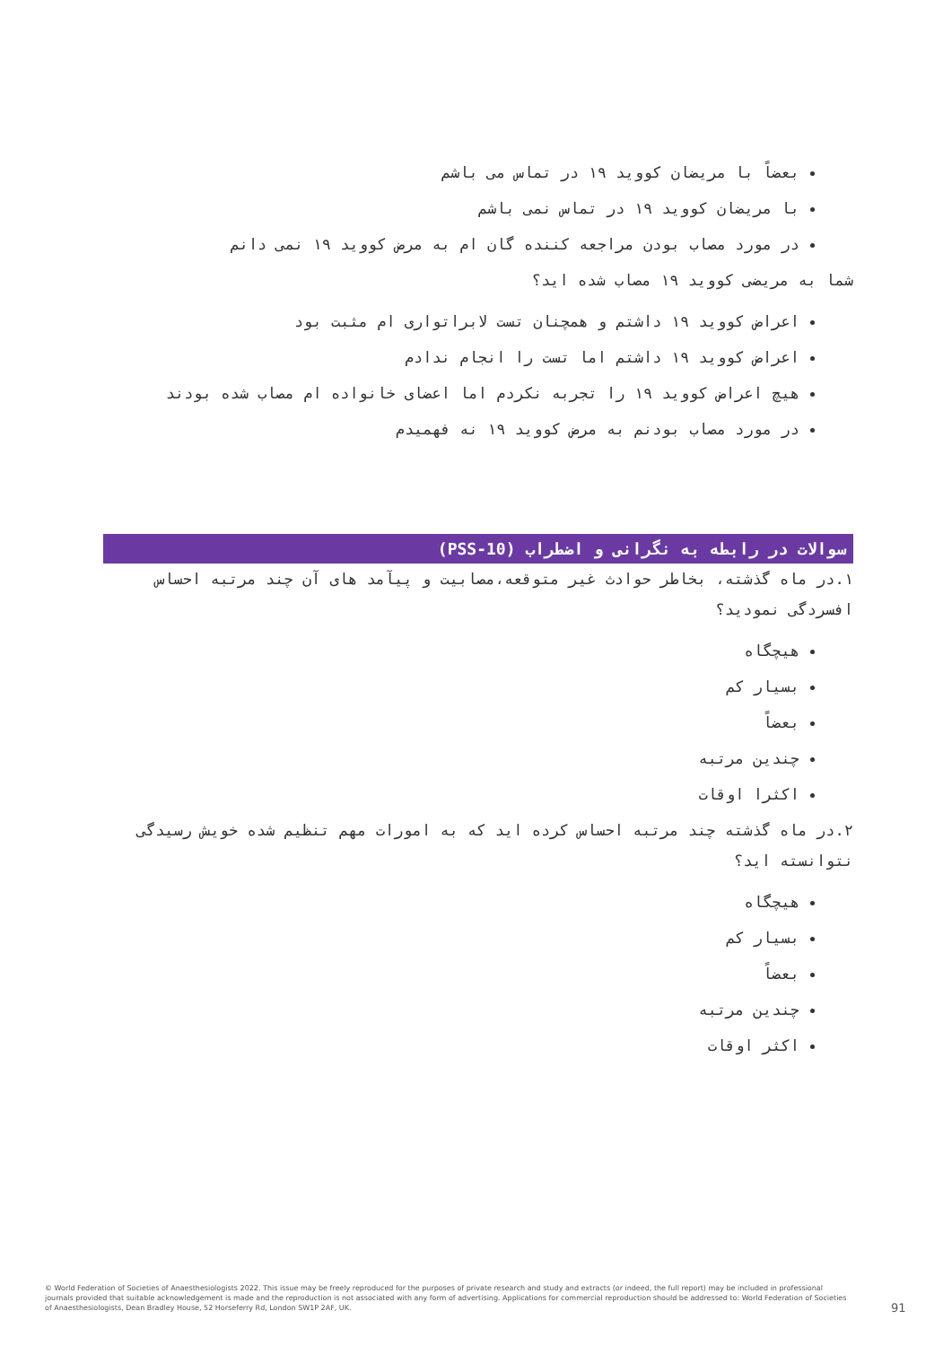بعضاً با مریضان کووید ۱۹ در تماس می باشم
با مریضان کووید ۱۹ در تماس نمی باشم
در مورد مصاب بودن مراجعه کننده گان ام به مرض کووید ۱۹ نمی دانم
شما به مریضی کووید ۱۹ مصاب شده اید؟
اعراض کووید ۱۹ داشتم و همچنان تست لابراتواری ام مثبت بود
اعراض کووید ۱۹ داشتم اما تست را انجام ندادم
هیچ اعراض کووید ۱۹ را تجربه نکردم اما اعضای خانواده ام مصاب شده بودند
در مورد مصاب بودنم به مرض کووید ۱۹ نه فهمیدم
سوالات در رابطه به نگرانی و اضطراب (PSS-10)
۱.در ماه گذشته، بخاطر حوادث غیر متوقعه،مصابیت و پیآمد های آن چند مرتبه احساس افسردگی نمودید؟
هیچگاه
بسیار کم
بعضاً
چندین مرتبه
اکثرا اوقات
۲.در ماه گذشته چند مرتبه احساس کرده اید که به امورات مهم تنظیم شده خویش رسیدگی نتوانسته اید؟
هیچگاه
بسیار کم
بعضاً
چندین مرتبه
اکثر اوقات
© World Federation of Societies of Anaesthesiologists 2022. This issue may be freely reproduced for the purposes of private research and study and extracts (or indeed, the full report) may be included in professional journals provided that suitable acknowledgement is made and the reproduction is not associated with any form of advertising. Applications for commercial reproduction should be addressed to: World Federation of Societies of Anaesthesiologists, Dean Bradley House, 52 Horseferry Rd, London SW1P 2AF, UK.
91